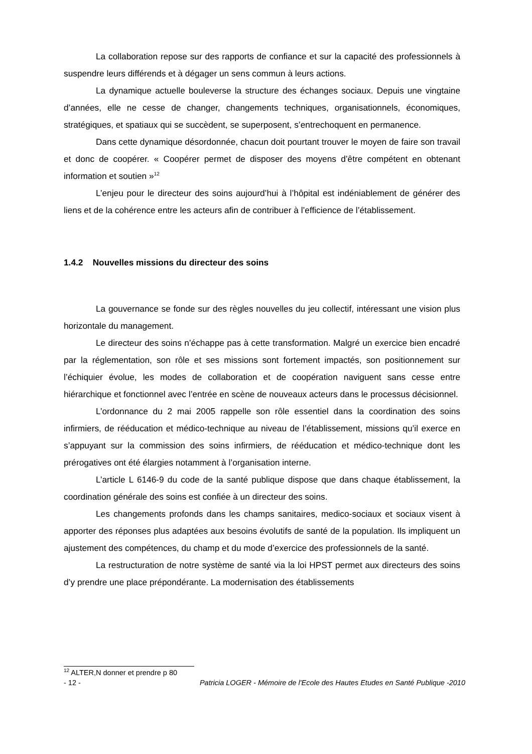La collaboration repose sur des rapports de confiance et sur la capacité des professionnels à suspendre leurs différends et à dégager un sens commun à leurs actions.
La dynamique actuelle bouleverse la structure des échanges sociaux. Depuis une vingtaine d’années, elle ne cesse de changer, changements techniques, organisationnels, économiques, stratégiques, et spatiaux qui se succèdent, se superposent, s’entrechoquent en permanence.
Dans cette dynamique désordonnée, chacun doit pourtant trouver le moyen de faire son travail et donc de coopérer. « Coopérer permet de disposer des moyens d’être compétent en obtenant information et soutien »<sup>12</sup>
L’enjeu pour le directeur des soins aujourd’hui à l’hôpital est indéniablement de générer des liens et de la cohérence entre les acteurs afin de contribuer à l’efficience de l’établissement.
1.4.2 Nouvelles missions du directeur des soins
La gouvernance se fonde sur des règles nouvelles du jeu collectif, intéressant une vision plus horizontale du management.
Le directeur des soins n’échappe pas à cette transformation. Malgré un exercice bien encadré par la réglementation, son rôle et ses missions sont fortement impactés, son positionnement sur l’échiquier évolue, les modes de collaboration et de coopération naviguent sans cesse entre hiérarchique et fonctionnel avec l’entrée en scène de nouveaux acteurs dans le processus décisionnel.
L’ordonnance du 2 mai 2005 rappelle son rôle essentiel dans la coordination des soins infirmiers, de rééducation et médico-technique au niveau de l’établissement, missions qu’il exerce en s’appuyant sur la commission des soins infirmiers, de rééducation et médico-technique dont les prérogatives ont été élargies notamment à l’organisation interne.
L’article L 6146-9 du code de la santé publique dispose que dans chaque établissement, la coordination générale des soins est confiée à un directeur des soins.
Les changements profonds dans les champs sanitaires, medico-sociaux et sociaux visent à apporter des réponses plus adaptées aux besoins évolutifs de santé de la population. Ils impliquent un ajustement des compétences, du champ et du mode d’exercice des professionnels de la santé.
La restructuration de notre système de santé via la loi HPST permet aux directeurs des soins d’y prendre une place prépondérante. La modernisation des établissements
<sup>12</sup> ALTER,N donner et prendre p 80
- 12 - Patricia LOGER - Mémoire de l'Ecole des Hautes Etudes en Santé Publique -2010